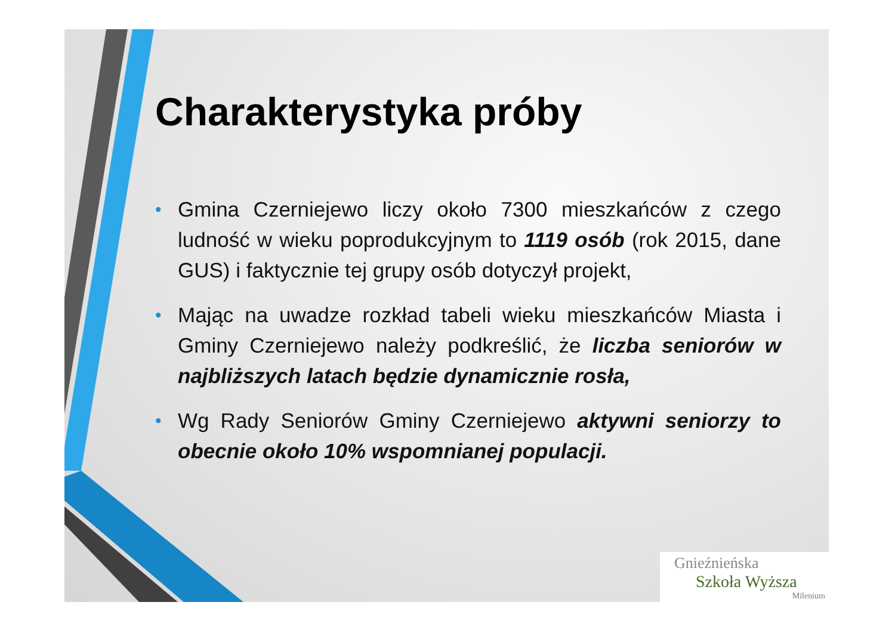Charakterystyka próby
• Gmina Czerniejewo liczy około 7300 mieszkańców z czego ludność w wieku poprodukcyjnym to 1119 osób (rok 2015, dane GUS) i faktycznie tej grupy osób dotyczył projekt,
• Mając na uwadze rozkład tabeli wieku mieszkańców Miasta i Gminy Czerniejewo należy podkreślić, że liczba seniorów w najbliższych latach będzie dynamicznie rosła,
• Wg Rady Seniorów Gminy Czerniejewo aktywni seniorzy to obecnie około 10% wspomnianej populacji.
Gnieźnieńska
Szkoła Wyższa
Milenium